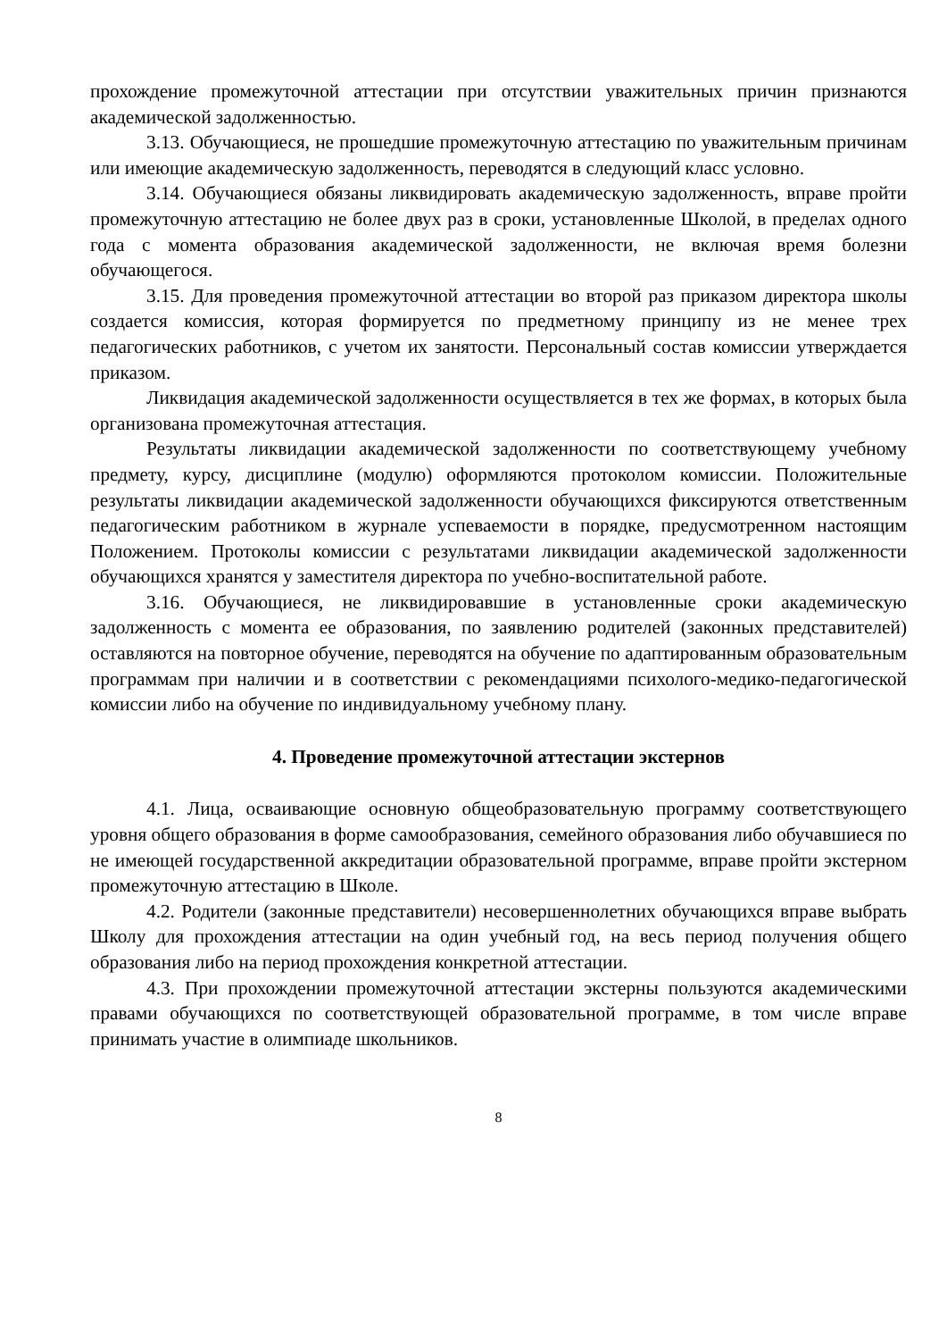прохождение промежуточной аттестации при отсутствии уважительных причин признаются академической задолженностью.
3.13. Обучающиеся, не прошедшие промежуточную аттестацию по уважительным причинам или имеющие академическую задолженность, переводятся в следующий класс условно.
3.14. Обучающиеся обязаны ликвидировать академическую задолженность, вправе пройти промежуточную аттестацию не более двух раз в сроки, установленные Школой, в пределах одного года с момента образования академической задолженности, не включая время болезни обучающегося.
3.15. Для проведения промежуточной аттестации во второй раз приказом директора школы создается комиссия, которая формируется по предметному принципу из не менее трех педагогических работников, с учетом их занятости. Персональный состав комиссии утверждается приказом.
Ликвидация академической задолженности осуществляется в тех же формах, в которых была организована промежуточная аттестация.
Результаты ликвидации академической задолженности по соответствующему учебному предмету, курсу, дисциплине (модулю) оформляются протоколом комиссии. Положительные результаты ликвидации академической задолженности обучающихся фиксируются ответственным педагогическим работником в журнале успеваемости в порядке, предусмотренном настоящим Положением. Протоколы комиссии с результатами ликвидации академической задолженности обучающихся хранятся у заместителя директора по учебно-воспитательной работе.
3.16. Обучающиеся, не ликвидировавшие в установленные сроки академическую задолженность с момента ее образования, по заявлению родителей (законных представителей) оставляются на повторное обучение, переводятся на обучение по адаптированным образовательным программам при наличии и в соответствии с рекомендациями психолого-медико-педагогической комиссии либо на обучение по индивидуальному учебному плану.
4. Проведение промежуточной аттестации экстернов
4.1. Лица, осваивающие основную общеобразовательную программу соответствующего уровня общего образования в форме самообразования, семейного образования либо обучавшиеся по не имеющей государственной аккредитации образовательной программе, вправе пройти экстерном промежуточную аттестацию в Школе.
4.2. Родители (законные представители) несовершеннолетних обучающихся вправе выбрать Школу для прохождения аттестации на один учебный год, на весь период получения общего образования либо на период прохождения конкретной аттестации.
4.3. При прохождении промежуточной аттестации экстерны пользуются академическими правами обучающихся по соответствующей образовательной программе, в том числе вправе принимать участие в олимпиаде школьников.
8